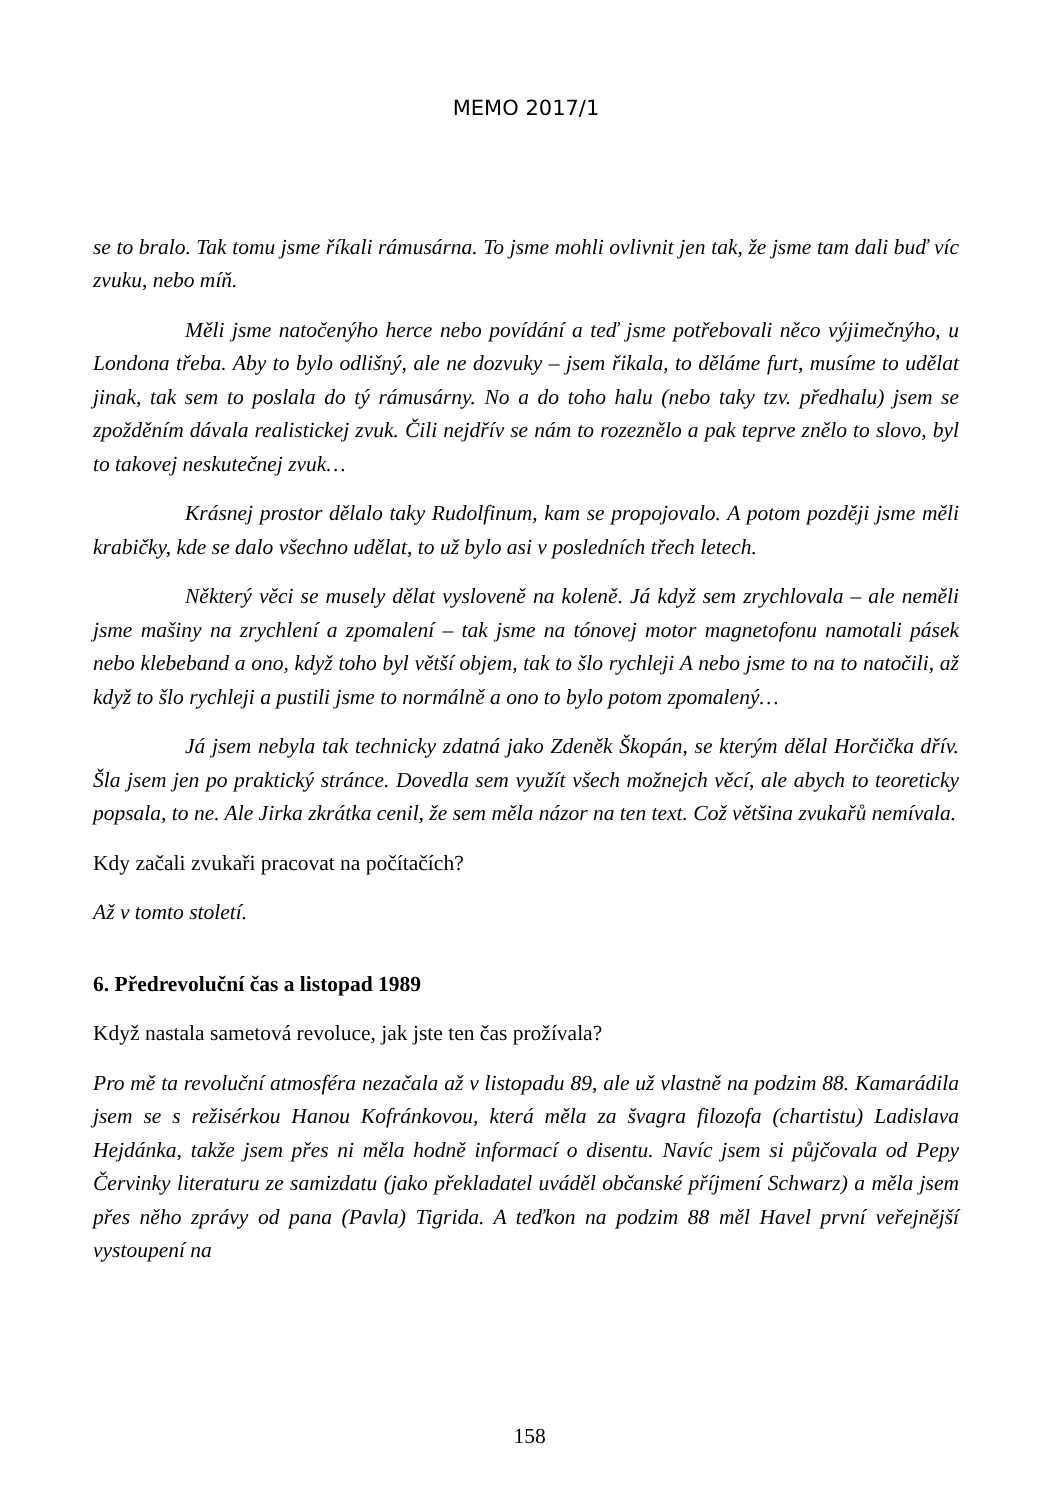MEMO 2017/1
se to bralo. Tak tomu jsme říkali rámusárna. To jsme mohli ovlivnit jen tak, že jsme tam dali buď víc zvuku, nebo míň.
Měli jsme natočenýho herce nebo povídání a teď jsme potřebovali něco výjimečnýho, u Londona třeba. Aby to bylo odlišný, ale ne dozvuky – jsem řikala, to děláme furt, musíme to udělat jinak, tak sem to poslala do tý rámusárny. No a do toho halu (nebo taky tzv. předhalu) jsem se zpožděním dávala realistickej zvuk. Čili nejdřív se nám to rozeznělo a pak teprve znělo to slovo, byl to takovej neskutečnej zvuk…
Krásnej prostor dělalo taky Rudolfinum, kam se propojovalo. A potom později jsme měli krabičky, kde se dalo všechno udělat, to už bylo asi v posledních třech letech.
Některý věci se musely dělat vysloveně na koleně. Já když sem zrychlovala – ale neměli jsme mašiny na zrychlení a zpomalení – tak jsme na tónovej motor magnetofonu namotali pásek nebo klebeband a ono, když toho byl větší objem, tak to šlo rychleji A nebo jsme to na to natočili, až když to šlo rychleji a pustili jsme to normálně a ono to bylo potom zpomalený…
Já jsem nebyla tak technicky zdatná jako Zdeněk Škopán, se kterým dělal Horčička dřív. Šla jsem jen po praktický stránce. Dovedla sem využít všech možnejch věcí, ale abych to teoreticky popsala, to ne. Ale Jirka zkrátka cenil, že sem měla názor na ten text. Což většina zvukařů nemívala.
Kdy začali zvukaři pracovat na počítačích?
Až v tomto století.
6. Předrevoluční čas a listopad 1989
Když nastala sametová revoluce, jak jste ten čas prožívala?
Pro mě ta revoluční atmosféra nezačala až v listopadu 89, ale už vlastně na podzim 88. Kamarádila jsem se s režisérkou Hanou Kofránkovou, která měla za švagra filozofa (chartistu) Ladislava Hejdánka, takže jsem přes ni měla hodně informací o disentu. Navíc jsem si půjčovala od Pepy Červinky literaturu ze samizdatu (jako překladatel uváděl občanské příjmení Schwarz) a měla jsem přes něho zprávy od pana (Pavla) Tigrida. A teďkon na podzim 88 měl Havel první veřejnější vystoupení na
158